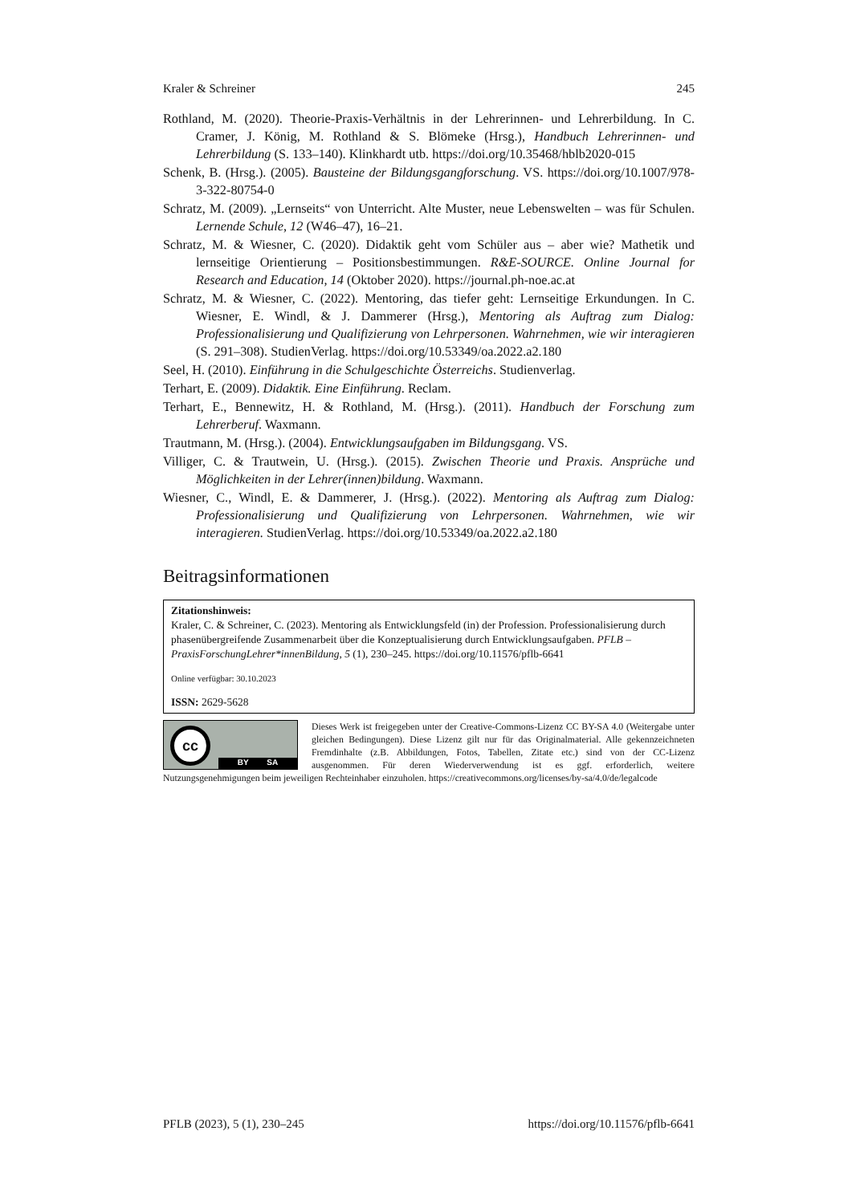Kraler & Schreiner 245
Rothland, M. (2020). Theorie-Praxis-Verhältnis in der Lehrerinnen- und Lehrerbildung. In C. Cramer, J. König, M. Rothland & S. Blömeke (Hrsg.), Handbuch Lehrerinnen- und Lehrerbildung (S. 133–140). Klinkhardt utb. https://doi.org/10.35468/hblb2020-015
Schenk, B. (Hrsg.). (2005). Bausteine der Bildungsgangforschung. VS. https://doi.org/10.1007/978-3-322-80754-0
Schratz, M. (2009). „Lernseits“ von Unterricht. Alte Muster, neue Lebenswelten – was für Schulen. Lernende Schule, 12 (W46–47), 16–21.
Schratz, M. & Wiesner, C. (2020). Didaktik geht vom Schüler aus – aber wie? Mathetik und lernseitige Orientierung – Positionsbestimmungen. R&E-SOURCE. Online Journal for Research and Education, 14 (Oktober 2020). https://journal.ph-noe.ac.at
Schratz, M. & Wiesner, C. (2022). Mentoring, das tiefer geht: Lernseitige Erkundungen. In C. Wiesner, E. Windl, & J. Dammerer (Hrsg.), Mentoring als Auftrag zum Dialog: Professionalisierung und Qualifizierung von Lehrpersonen. Wahrnehmen, wie wir interagieren (S. 291–308). StudienVerlag. https://doi.org/10.53349/oa.2022.a2.180
Seel, H. (2010). Einführung in die Schulgeschichte Österreichs. Studienverlag.
Terhart, E. (2009). Didaktik. Eine Einführung. Reclam.
Terhart, E., Bennewitz, H. & Rothland, M. (Hrsg.). (2011). Handbuch der Forschung zum Lehrerberuf. Waxmann.
Trautmann, M. (Hrsg.). (2004). Entwicklungsaufgaben im Bildungsgang. VS.
Villiger, C. & Trautwein, U. (Hrsg.). (2015). Zwischen Theorie und Praxis. Ansprüche und Möglichkeiten in der Lehrer(innen)bildung. Waxmann.
Wiesner, C., Windl, E. & Dammerer, J. (Hrsg.). (2022). Mentoring als Auftrag zum Dialog: Professionalisierung und Qualifizierung von Lehrpersonen. Wahrnehmen, wie wir interagieren. StudienVerlag. https://doi.org/10.53349/oa.2022.a2.180
Beitragsinformationen
Zitationshinweis:
Kraler, C. & Schreiner, C. (2023). Mentoring als Entwicklungsfeld (in) der Profession. Professionalisierung durch phasenübergreifende Zusammenarbeit über die Konzeptualisierung durch Entwicklungsaufgaben. PFLB – PraxisForschungLehrer*innenBildung, 5 (1), 230–245. https://doi.org/10.11576/pflb-6641
Online verfügbar: 30.10.2023
ISSN: 2629-5628
cc
BY SA
Dieses Werk ist freigegeben unter der Creative-Commons-Lizenz CC BY-SA 4.0 (Weitergabe unter gleichen Bedingungen). Diese Lizenz gilt nur für das Originalmaterial. Alle gekennzeichneten Fremdinhalte (z.B. Abbildungen, Fotos, Tabellen, Zitate etc.) sind von der CC-Lizenz ausgenommen. Für deren Wiederverwendung ist es ggf. erforderlich, weitere Nutzungsgenehmigungen beim jeweiligen Rechteinhaber einzuholen. https://creativecommons.org/licenses/by-sa/4.0/de/legalcode
PFLB (2023), 5 (1), 230–245 https://doi.org/10.11576/pflb-6641